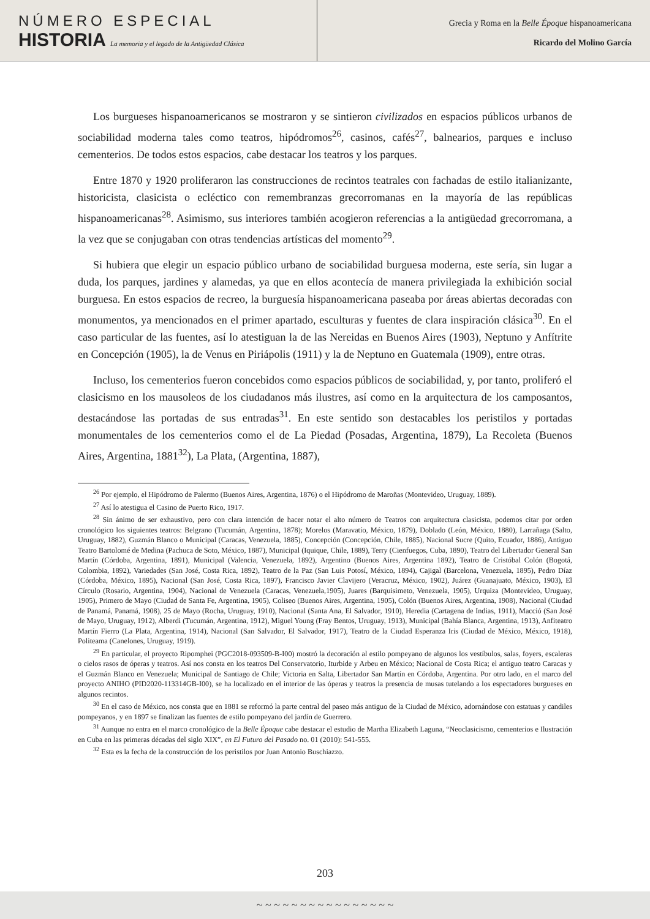NÚMERO ESPECIAL
HISTORIA La memoria y el legado de la Antigüedad Clásica
Grecia y Roma en la Belle Époque hispanoamericana
Ricardo del Molino García
Los burgueses hispanoamericanos se mostraron y se sintieron civilizados en espacios públicos urbanos de sociabilidad moderna tales como teatros, hipódromos<sup>26</sup>, casinos, cafés<sup>27</sup>, balnearios, parques e incluso cementerios. De todos estos espacios, cabe destacar los teatros y los parques.
Entre 1870 y 1920 proliferaron las construcciones de recintos teatrales con fachadas de estilo italianizante, historicista, clasicista o ecléctico con remembranzas grecorromanas en la mayoría de las repúblicas hispanoamericanas<sup>28</sup>. Asimismo, sus interiores también acogieron referencias a la antigüedad grecorromana, a la vez que se conjugaban con otras tendencias artísticas del momento<sup>29</sup>.
Si hubiera que elegir un espacio público urbano de sociabilidad burguesa moderna, este sería, sin lugar a duda, los parques, jardines y alamedas, ya que en ellos acontecía de manera privilegiada la exhibición social burguesa. En estos espacios de recreo, la burguesía hispanoamericana paseaba por áreas abiertas decoradas con monumentos, ya mencionados en el primer apartado, esculturas y fuentes de clara inspiración clásica<sup>30</sup>. En el caso particular de las fuentes, así lo atestiguan la de las Nereidas en Buenos Aires (1903), Neptuno y Anfítrite en Concepción (1905), la de Venus en Piriápolis (1911) y la de Neptuno en Guatemala (1909), entre otras.
Incluso, los cementerios fueron concebidos como espacios públicos de sociabilidad, y, por tanto, proliferó el clasicismo en los mausoleos de los ciudadanos más ilustres, así como en la arquitectura de los camposantos, destacándose las portadas de sus entradas<sup>31</sup>. En este sentido son destacables los peristilos y portadas monumentales de los cementerios como el de La Piedad (Posadas, Argentina, 1879), La Recoleta (Buenos Aires, Argentina, 1881<sup>32</sup>), La Plata, (Argentina, 1887),
<sup>26</sup> Por ejemplo, el Hipódromo de Palermo (Buenos Aires, Argentina, 1876) o el Hipódromo de Maroñas (Montevideo, Uruguay, 1889).
<sup>27</sup> Así lo atestigua el Casino de Puerto Rico, 1917.
<sup>28</sup> Sin ánimo de ser exhaustivo, pero con clara intención de hacer notar el alto número de Teatros con arquitectura clasicista, podemos citar por orden cronológico los siguientes teatros: Belgrano (Tucumán, Argentina, 1878); Morelos (Maravatío, México, 1879), Doblado (León, México, 1880), Larrañaga (Salto, Uruguay, 1882), Guzmán Blanco o Municipal (Caracas, Venezuela, 1885), Concepción (Concepción, Chile, 1885), Nacional Sucre (Quito, Ecuador, 1886), Antiguo Teatro Bartolomé de Medina (Pachuca de Soto, México, 1887), Municipal (Iquique, Chile, 1889), Terry (Cienfuegos, Cuba, 1890), Teatro del Libertador General San Martín (Córdoba, Argentina, 1891), Municipal (Valencia, Venezuela, 1892), Argentino (Buenos Aires, Argentina 1892), Teatro de Cristóbal Colón (Bogotá, Colombia, 1892), Variedades (San José, Costa Rica, 1892), Teatro de la Paz (San Luis Potosí, México, 1894), Cajigal (Barcelona, Venezuela, 1895), Pedro Díaz (Córdoba, México, 1895), Nacional (San José, Costa Rica, 1897), Francisco Javier Clavijero (Veracruz, México, 1902), Juárez (Guanajuato, México, 1903), El Círculo (Rosario, Argentina, 1904), Nacional de Venezuela (Caracas, Venezuela,1905), Juares (Barquisimeto, Venezuela, 1905), Urquiza (Montevideo, Uruguay, 1905), Primero de Mayo (Ciudad de Santa Fe, Argentina, 1905), Coliseo (Buenos Aires, Argentina, 1905), Colón (Buenos Aires, Argentina, 1908), Nacional (Ciudad de Panamá, Panamá, 1908), 25 de Mayo (Rocha, Uruguay, 1910), Nacional (Santa Ana, El Salvador, 1910), Heredia (Cartagena de Indias, 1911), Macció (San José de Mayo, Uruguay, 1912), Alberdi (Tucumán, Argentina, 1912), Miguel Young (Fray Bentos, Uruguay, 1913), Municipal (Bahía Blanca, Argentina, 1913), Anfiteatro Martín Fierro (La Plata, Argentina, 1914), Nacional (San Salvador, El Salvador, 1917), Teatro de la Ciudad Esperanza Iris (Ciudad de México, México, 1918), Politeama (Canelones, Uruguay, 1919).
<sup>29</sup> En particular, el proyecto Ripomphei (PGC2018-093509-B-I00) mostró la decoración al estilo pompeyano de algunos los vestíbulos, salas, foyers, escaleras o cielos rasos de óperas y teatros. Así nos consta en los teatros Del Conservatorio, Iturbide y Arbeu en México; Nacional de Costa Rica; el antiguo teatro Caracas y el Guzmán Blanco en Venezuela; Municipal de Santiago de Chile; Victoria en Salta, Libertador San Martín en Córdoba, Argentina. Por otro lado, en el marco del proyecto ANIHO (PID2020-113314GB-I00), se ha localizado en el interior de las óperas y teatros la presencia de musas tutelando a los espectadores burgueses en algunos recintos.
<sup>30</sup> En el caso de México, nos consta que en 1881 se reformó la parte central del paseo más antiguo de la Ciudad de México, adornándose con estatuas y candiles pompeyanos, y en 1897 se finalizan las fuentes de estilo pompeyano del jardín de Guerrero.
<sup>31</sup> Aunque no entra en el marco cronológico de la Belle Époque cabe destacar el estudio de Martha Elizabeth Laguna, “Neoclasicismo, cementerios e Ilustración en Cuba en las primeras décadas del siglo XIX”, en El Futuro del Pasado no. 01 (2010): 541-555.
<sup>32</sup> Esta es la fecha de la construcción de los peristilos por Juan Antonio Buschiazzo.
203
~ ~ ~ ~ ~ ~ ~ ~ ~ ~ ~ ~ ~ ~ ~ ~